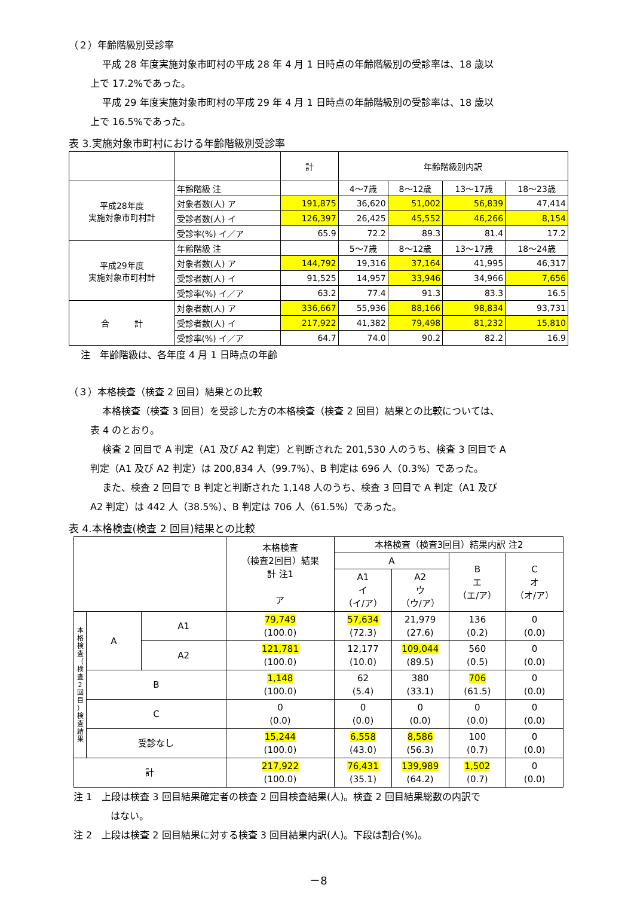（２）年齢階級別受診率
平成 28 年度実施対象市町村の平成 28 年 4 月 1 日時点の年齢階級別の受診率は、18 歳以
上で 17.2%であった。
平成 29 年度実施対象市町村の平成 29 年 4 月 1 日時点の年齢階級別の受診率は、18 歳以
上で 16.5%であった。
表 3.実施対象市町村における年齢階級別受診率
| | | 計 | 年齢階級別内訳 | | | |
| --- | --- | --- | --- | --- | --- | --- |
| 平成28年度 実施対象市町村計 | 年齢階級 注 | | 4〜7歳 | 8〜12歳 | 13〜17歳 | 18〜23歳 |
| | 対象者数(人) ア | 191,875 | 36,620 | 51,002 | 56,839 | 47,414 |
| | 受診者数(人) イ | 126,397 | 26,425 | 45,552 | 46,266 | 8,154 |
| | 受診率(%) イ／ア | 65.9 | 72.2 | 89.3 | 81.4 | 17.2 |
| 平成29年度 実施対象市町村計 | 年齢階級 注 | | 5〜7歳 | 8〜12歳 | 13〜17歳 | 18〜24歳 |
| | 対象者数(人) ア | 144,792 | 19,316 | 37,164 | 41,995 | 46,317 |
| | 受診者数(人) イ | 91,525 | 14,957 | 33,946 | 34,966 | 7,656 |
| | 受診率(%) イ／ア | 63.2 | 77.4 | 91.3 | 83.3 | 16.5 |
| 合 計 | 対象者数(人) ア | 336,667 | 55,936 | 88,166 | 98,834 | 93,731 |
| | 受診者数(人) イ | 217,922 | 41,382 | 79,498 | 81,232 | 15,810 |
| | 受診率(%) イ／ア | 64.7 | 74.0 | 90.2 | 82.2 | 16.9 |
注　年齢階級は、各年度 4 月 1 日時点の年齢
（３）本格検査（検査 2 回目）結果との比較
本格検査（検査 3 回目）を受診した方の本格検査（検査 2 回目）結果との比較については、
表 4 のとおり。
検査 2 回目で A 判定（A1 及び A2 判定）と判断された 201,530 人のうち、検査 3 回目で A
判定（A1 及び A2 判定）は 200,834 人（99.7%）、B 判定は 696 人（0.3%）であった。
また、検査 2 回目で B 判定と判断された 1,148 人のうち、検査 3 回目で A 判定（A1 及び
A2 判定）は 442 人（38.5%）、B 判定は 706 人（61.5%）であった。
表 4.本格検査(検査 2 回目)結果との比較
| | | | 本格検査 （検査2回目）結果 計 注1 ア | 本格検査（検査3回目）結果内訳 注2 | | | |
| --- | --- | --- | --- | --- | --- | --- | --- |
| | | | | A | | B エ （エ/ア） | C オ （オ/ア） |
| | | | | A1 イ （イ/ア） | A2 ウ （ウ/ア） | | |
| 本 格 検 査 （ 検 査 2 回 目 ） 検 査 結 果 | A | A1 | 79,749 (100.0) | 57,634 (72.3) | 21,979 (27.6) | 136 (0.2) | 0 (0.0) |
| | | A2 | 121,781 (100.0) | 12,177 (10.0) | 109,044 (89.5) | 560 (0.5) | 0 (0.0) |
| | B | | 1,148 (100.0) | 62 (5.4) | 380 (33.1) | 706 (61.5) | 0 (0.0) |
| | C | | 0 (0.0) | 0 (0.0) | 0 (0.0) | 0 (0.0) | 0 (0.0) |
| | 受診なし | | 15,244 (100.0) | 6,558 (43.0) | 8,586 (56.3) | 100 (0.7) | 0 (0.0) |
| 計 | | | 217,922 (100.0) | 76,431 (35.1) | 139,989 (64.2) | 1,502 (0.7) | 0 (0.0) |
注 1　上段は検査 3 回目結果確定者の検査 2 回目検査結果(人)。検査 2 回目結果総数の内訳で
はない。
注 2　上段は検査 2 回目結果に対する検査 3 回目結果内訳(人)。下段は割合(%)。
－8